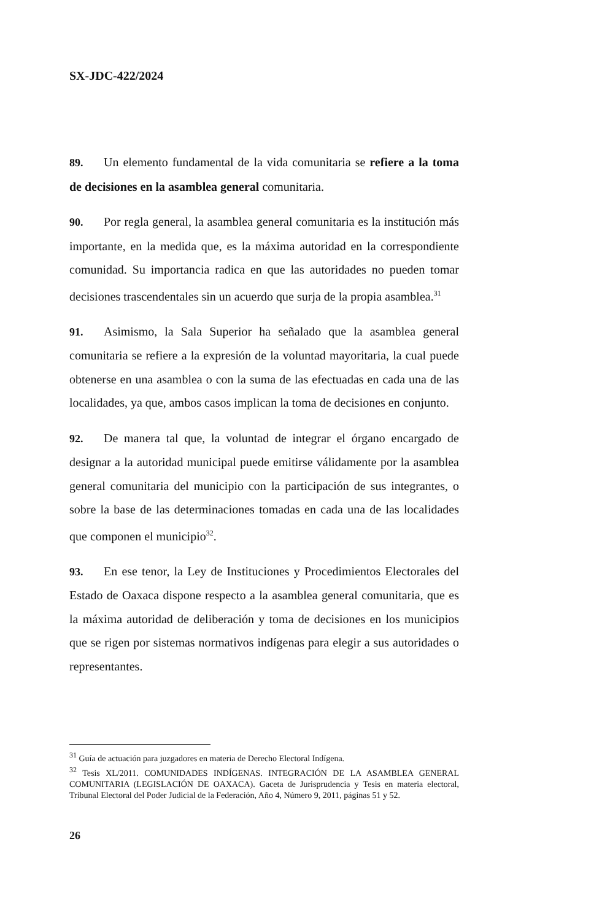SX-JDC-422/2024
89. Un elemento fundamental de la vida comunitaria se refiere a la toma de decisiones en la asamblea general comunitaria.
90. Por regla general, la asamblea general comunitaria es la institución más importante, en la medida que, es la máxima autoridad en la correspondiente comunidad. Su importancia radica en que las autoridades no pueden tomar decisiones trascendentales sin un acuerdo que surja de la propia asamblea.<sup>31</sup>
91. Asimismo, la Sala Superior ha señalado que la asamblea general comunitaria se refiere a la expresión de la voluntad mayoritaria, la cual puede obtenerse en una asamblea o con la suma de las efectuadas en cada una de las localidades, ya que, ambos casos implican la toma de decisiones en conjunto.
92. De manera tal que, la voluntad de integrar el órgano encargado de designar a la autoridad municipal puede emitirse válidamente por la asamblea general comunitaria del municipio con la participación de sus integrantes, o sobre la base de las determinaciones tomadas en cada una de las localidades que componen el municipio<sup>32</sup>.
93. En ese tenor, la Ley de Instituciones y Procedimientos Electorales del Estado de Oaxaca dispone respecto a la asamblea general comunitaria, que es la máxima autoridad de deliberación y toma de decisiones en los municipios que se rigen por sistemas normativos indígenas para elegir a sus autoridades o representantes.
<sup>31</sup> Guía de actuación para juzgadores en materia de Derecho Electoral Indígena.
<sup>32</sup> Tesis XL/2011. COMUNIDADES INDÍGENAS. INTEGRACIÓN DE LA ASAMBLEA GENERAL COMUNITARIA (LEGISLACIÓN DE OAXACA). Gaceta de Jurisprudencia y Tesis en materia electoral, Tribunal Electoral del Poder Judicial de la Federación, Año 4, Número 9, 2011, páginas 51 y 52.
26